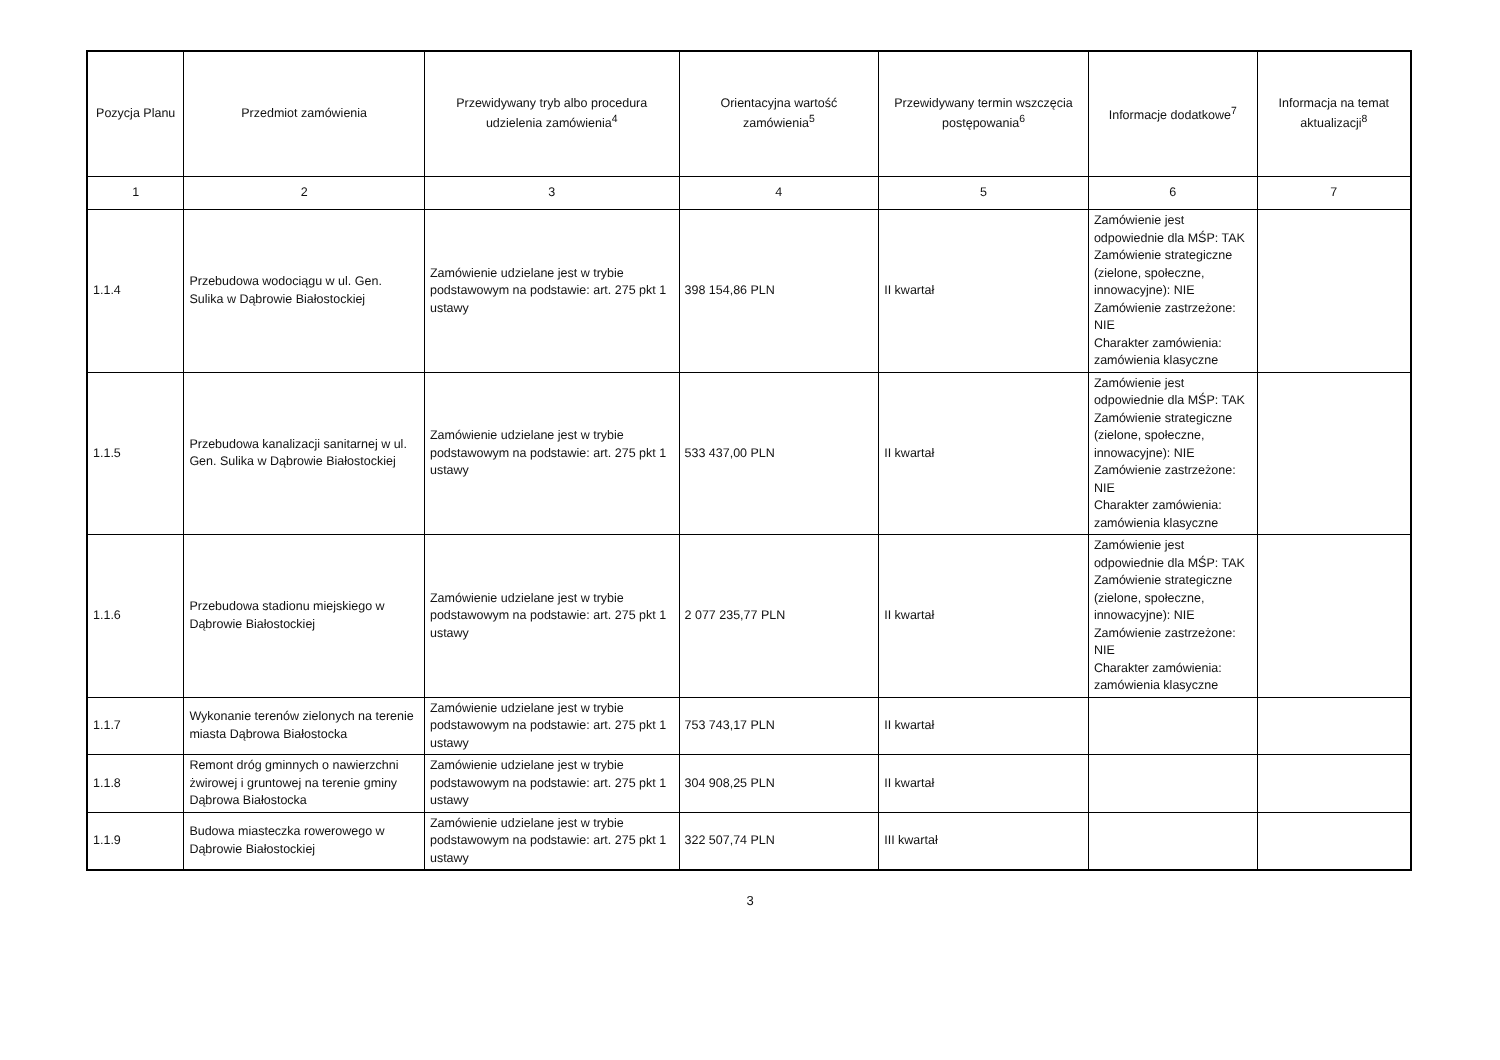| Pozycja Planu | Przedmiot zamówienia | Przewidywany tryb albo procedura udzielenia zamówienia<sup>4</sup> | Orientacyjna wartość zamówienia<sup>5</sup> | Przewidywany termin wszczęcia postępowania<sup>6</sup> | Informacje dodatkowe<sup>7</sup> | Informacja na temat aktualizacji<sup>8</sup> |
| --- | --- | --- | --- | --- | --- | --- |
| 1 | 2 | 3 | 4 | 5 | 6 | 7 |
| 1.1.4 | Przebudowa wodociągu w ul. Gen. Sulika w Dąbrowie Białostockiej | Zamówienie udzielane jest w trybie podstawowym na podstawie: art. 275 pkt 1 ustawy | 398 154,86 PLN | II kwartał | Zamówienie jest odpowiednie dla MŚP: TAK Zamówienie strategiczne (zielone, społeczne, innowacyjne): NIE Zamówienie zastrzeżone: NIE Charakter zamówienia: zamówienia klasyczne | |
| 1.1.5 | Przebudowa kanalizacji sanitarnej w ul. Gen. Sulika w Dąbrowie Białostockiej | Zamówienie udzielane jest w trybie podstawowym na podstawie: art. 275 pkt 1 ustawy | 533 437,00 PLN | II kwartał | Zamówienie jest odpowiednie dla MŚP: TAK Zamówienie strategiczne (zielone, społeczne, innowacyjne): NIE Zamówienie zastrzeżone: NIE Charakter zamówienia: zamówienia klasyczne | |
| 1.1.6 | Przebudowa stadionu miejskiego w Dąbrowie Białostockiej | Zamówienie udzielane jest w trybie podstawowym na podstawie: art. 275 pkt 1 ustawy | 2 077 235,77 PLN | II kwartał | Zamówienie jest odpowiednie dla MŚP: TAK Zamówienie strategiczne (zielone, społeczne, innowacyjne): NIE Zamówienie zastrzeżone: NIE Charakter zamówienia: zamówienia klasyczne | |
| 1.1.7 | Wykonanie terenów zielonych na terenie miasta Dąbrowa Białostocka | Zamówienie udzielane jest w trybie podstawowym na podstawie: art. 275 pkt 1 ustawy | 753 743,17 PLN | II kwartał | | |
| 1.1.8 | Remont dróg gminnych o nawierzchni żwirowej i gruntowej na terenie gminy Dąbrowa Białostocka | Zamówienie udzielane jest w trybie podstawowym na podstawie: art. 275 pkt 1 ustawy | 304 908,25 PLN | II kwartał | | |
| 1.1.9 | Budowa miasteczka rowerowego w Dąbrowie Białostockiej | Zamówienie udzielane jest w trybie podstawowym na podstawie: art. 275 pkt 1 ustawy | 322 507,74 PLN | III kwartał | | |
3